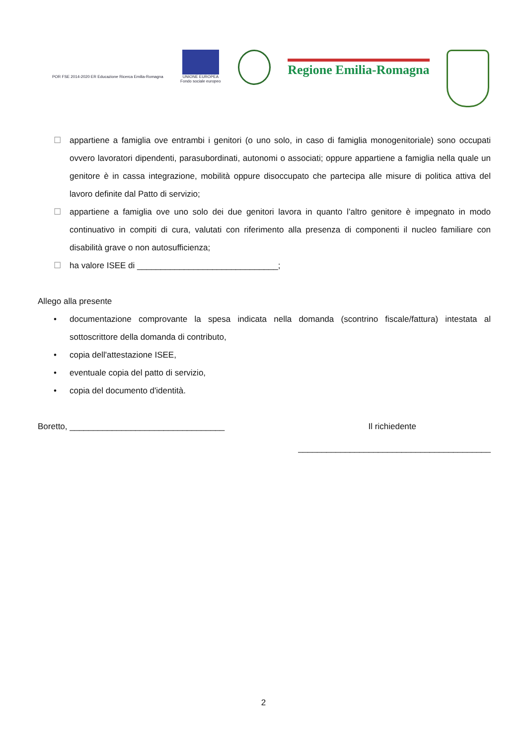POR FSE 2014-2020 ER Educazione Ricerca Emilia-Romagna
UNIONE EUROPEA
Fondo sociale europeo
Regione Emilia-Romagna
☐ appartiene a famiglia ove entrambi i genitori (o uno solo, in caso di famiglia monogenitoriale) sono occupati ovvero lavoratori dipendenti, parasubordinati, autonomi o associati; oppure appartiene a famiglia nella quale un genitore è in cassa integrazione, mobilità oppure disoccupato che partecipa alle misure di politica attiva del lavoro definite dal Patto di servizio;
☐ appartiene a famiglia ove uno solo dei due genitori lavora in quanto l’altro genitore è impegnato in modo continuativo in compiti di cura, valutati con riferimento alla presenza di componenti il nucleo familiare con disabilità grave o non autosufficienza;
☐ ha valore ISEE di ______________________________;
Allego alla presente
• documentazione comprovante la spesa indicata nella domanda (scontrino fiscale/fattura) intestata al sottoscrittore della domanda di contributo,
• copia dell'attestazione ISEE,
• eventuale copia del patto di servizio,
• copia del documento d'identità.
Boretto, _________________________________ Il richiedente
_________________________________________
2